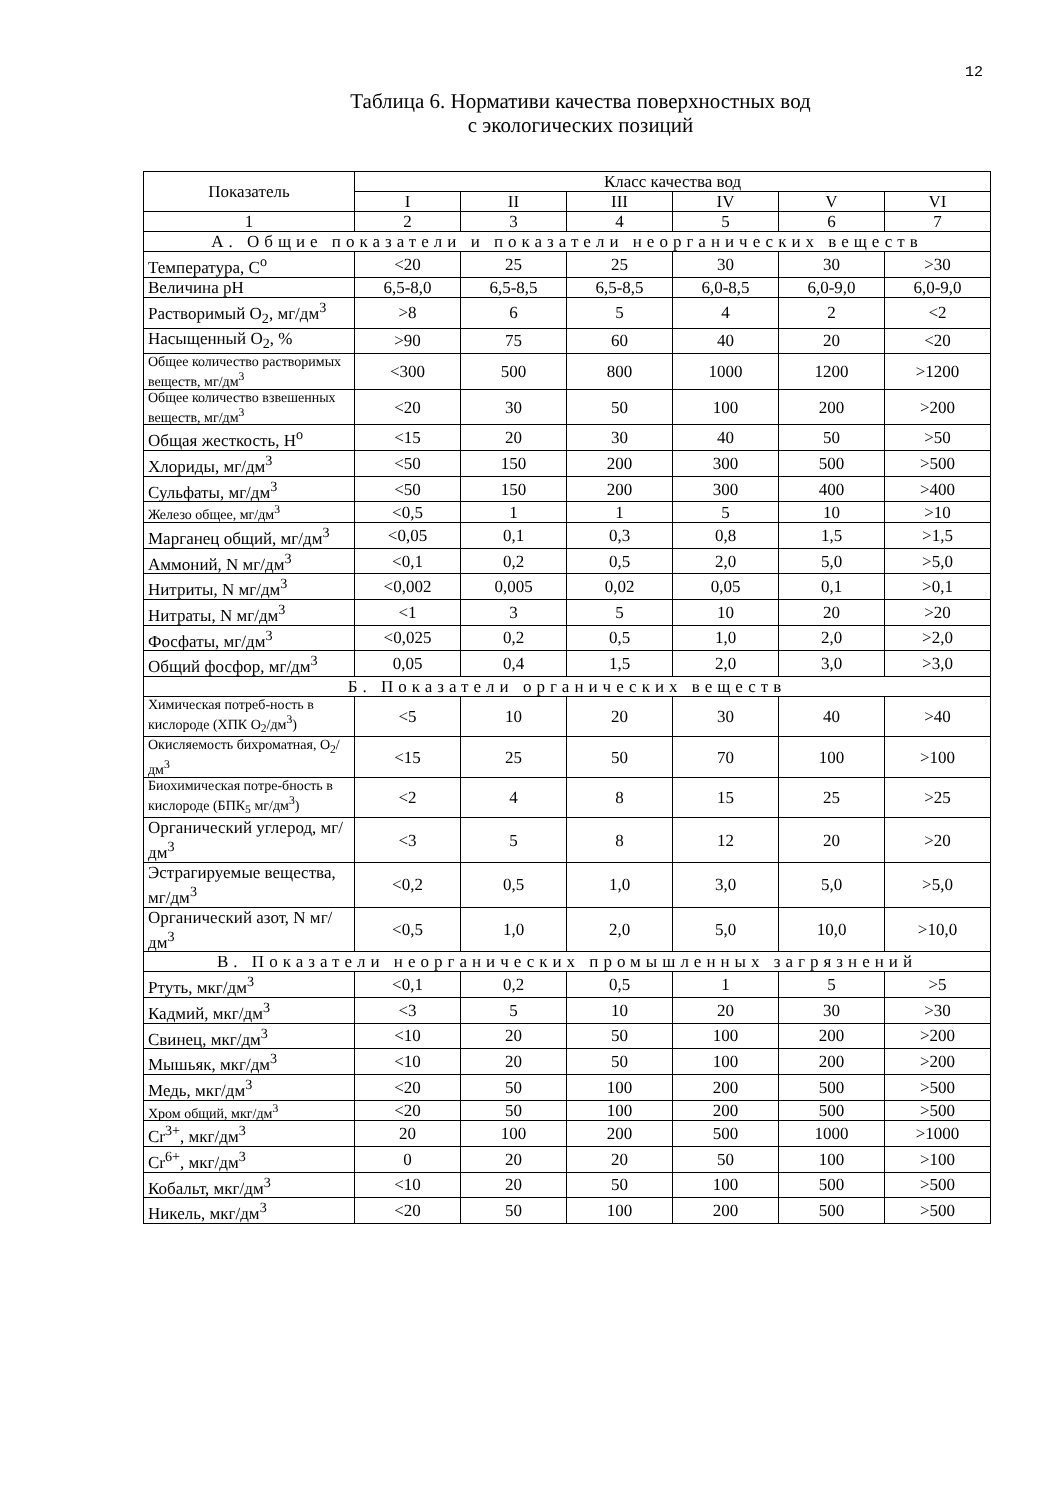12
Таблица 6. Нормативи качества поверхностных вод
с экологических позиций
| Показатель | Класс качества вод | | | | | |
| --- | --- | --- | --- | --- | --- | --- |
| | I | II | III | IV | V | VI |
| 1 | 2 | 3 | 4 | 5 | 6 | 7 |
| А. Общие показатели и показатели неорганических веществ | | | | | | |
| Температура, С<sup>о</sup> | <20 | 25 | 25 | 30 | 30 | >30 |
| Величина pH | 6,5-8,0 | 6,5-8,5 | 6,5-8,5 | 6,0-8,5 | 6,0-9,0 | 6,0-9,0 |
| Растворимый O<sub>2</sub>, мг/дм<sup>3</sup> | >8 | 6 | 5 | 4 | 2 | <2 |
| Насыщенный O<sub>2</sub>, % | >90 | 75 | 60 | 40 | 20 | <20 |
| Общее количество растворимых веществ, мг/дм<sup>3</sup> | <300 | 500 | 800 | 1000 | 1200 | >1200 |
| Общее количество взвешенных веществ, мг/дм<sup>3</sup> | <20 | 30 | 50 | 100 | 200 | >200 |
| Общая жесткость, Н<sup>о</sup> | <15 | 20 | 30 | 40 | 50 | >50 |
| Хлориды, мг/дм<sup>3</sup> | <50 | 150 | 200 | 300 | 500 | >500 |
| Сульфаты, мг/дм<sup>3</sup> | <50 | 150 | 200 | 300 | 400 | >400 |
| Железо общее, мг/дм<sup>3</sup> | <0,5 | 1 | 1 | 5 | 10 | >10 |
| Марганец общий, мг/дм<sup>3</sup> | <0,05 | 0,1 | 0,3 | 0,8 | 1,5 | >1,5 |
| Аммоний, N мг/дм<sup>3</sup> | <0,1 | 0,2 | 0,5 | 2,0 | 5,0 | >5,0 |
| Нитриты, N мг/дм<sup>3</sup> | <0,002 | 0,005 | 0,02 | 0,05 | 0,1 | >0,1 |
| Нитраты, N мг/дм<sup>3</sup> | <1 | 3 | 5 | 10 | 20 | >20 |
| Фосфаты, мг/дм<sup>3</sup> | <0,025 | 0,2 | 0,5 | 1,0 | 2,0 | >2,0 |
| Общий фосфор, мг/дм<sup>3</sup> | 0,05 | 0,4 | 1,5 | 2,0 | 3,0 | >3,0 |
| Б. Показатели органических веществ | | | | | | |
| Химическая потреб-ность в кислороде (ХПК O<sub>2</sub>/дм<sup>3</sup>) | <5 | 10 | 20 | 30 | 40 | >40 |
| Окисляемость бихроматная, O<sub>2</sub>/дм<sup>3</sup> | <15 | 25 | 50 | 70 | 100 | >100 |
| Биохимическая потре-бность в кислороде (БПК<sub>5</sub> мг/дм<sup>3</sup>) | <2 | 4 | 8 | 15 | 25 | >25 |
| Органический углерод, мг/дм<sup>3</sup> | <3 | 5 | 8 | 12 | 20 | >20 |
| Эстрагируемые вещества, мг/дм<sup>3</sup> | <0,2 | 0,5 | 1,0 | 3,0 | 5,0 | >5,0 |
| Органический азот, N мг/дм<sup>3</sup> | <0,5 | 1,0 | 2,0 | 5,0 | 10,0 | >10,0 |
| В. Показатели неорганических промышленных загрязнений | | | | | | |
| Ртуть, мкг/дм<sup>3</sup> | <0,1 | 0,2 | 0,5 | 1 | 5 | >5 |
| Кадмий, мкг/дм<sup>3</sup> | <3 | 5 | 10 | 20 | 30 | >30 |
| Свинец, мкг/дм<sup>3</sup> | <10 | 20 | 50 | 100 | 200 | >200 |
| Мышьяк, мкг/дм<sup>3</sup> | <10 | 20 | 50 | 100 | 200 | >200 |
| Медь, мкг/дм<sup>3</sup> | <20 | 50 | 100 | 200 | 500 | >500 |
| Хром общий, мкг/дм<sup>3</sup> | <20 | 50 | 100 | 200 | 500 | >500 |
| Cr<sup>3+</sup>, мкг/дм<sup>3</sup> | 20 | 100 | 200 | 500 | 1000 | >1000 |
| Cr<sup>6+</sup>, мкг/дм<sup>3</sup> | 0 | 20 | 20 | 50 | 100 | >100 |
| Кобальт, мкг/дм<sup>3</sup> | <10 | 20 | 50 | 100 | 500 | >500 |
| Никель, мкг/дм<sup>3</sup> | <20 | 50 | 100 | 200 | 500 | >500 |